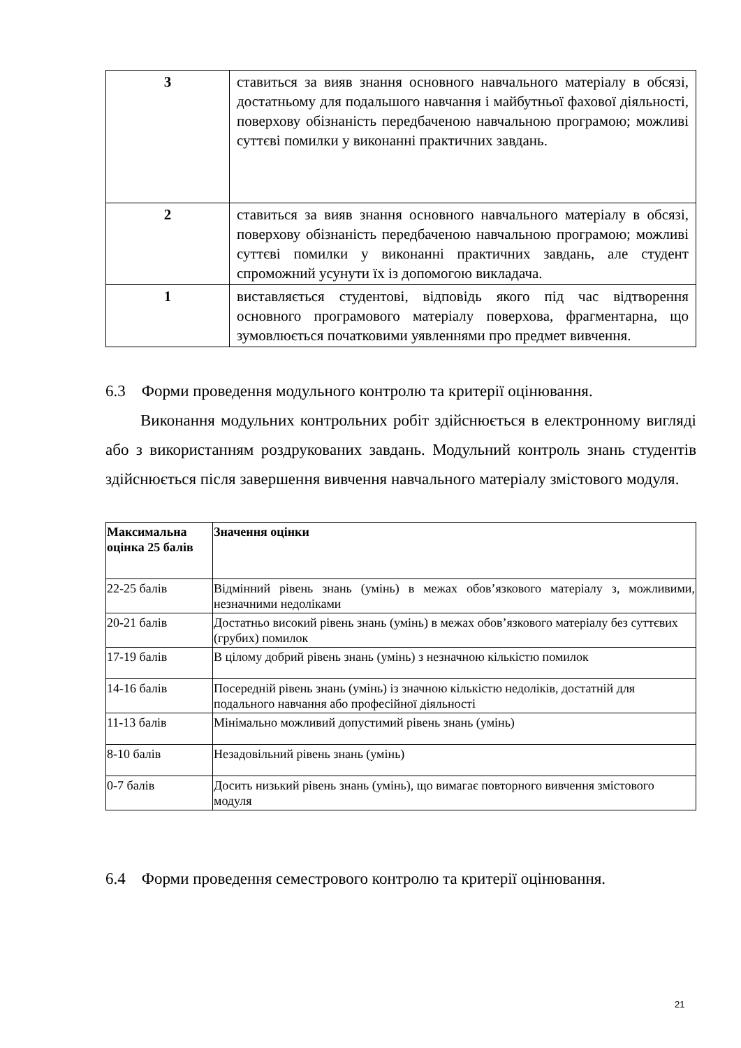| 3 | ставиться за вияв знання основного навчального матеріалу в обсязі, достатньому для подальшого навчання і майбутньої фахової діяльності, поверхову обізнаність передбаченою навчальною програмою; можливі суттєві помилки у виконанні практичних завдань. |
| 2 | ставиться за вияв знання основного навчального матеріалу в обсязі, поверхову обізнаність передбаченою навчальною програмою; можливі суттєві помилки у виконанні практичних завдань, але студент спроможний усунути їх із допомогою викладача. |
| 1 | виставляється студентові, відповідь якого під час відтворення основного програмового матеріалу поверхова, фрагментарна, що зумовлюється початковими уявленнями про предмет вивчення. |
6.3 Форми проведення модульного контролю та критерії оцінювання.
Виконання модульних контрольних робіт здійснюється в електронному вигляді або з використанням роздрукованих завдань. Модульний контроль знань студентів здійснюється після завершення вивчення навчального матеріалу змістового модуля.
| Максимальна оцінка 25 балів | Значення оцінки |
| 22-25 балів | Відмінний рівень знань (умінь) в межах обов’язкового матеріалу з, можливими, незначними недоліками |
| 20-21 балів | Достатньо високий рівень знань (умінь) в межах обов’язкового матеріалу без суттєвих (грубих) помилок |
| 17-19 балів | В цілому добрий рівень знань (умінь) з незначною кількістю помилок |
| 14-16 балів | Посередній рівень знань (умінь) із значною кількістю недоліків, достатній для подального навчання або професійної діяльності |
| 11-13 балів | Мінімально можливий допустимий рівень знань (умінь) |
| 8-10 балів | Незадовільний рівень знань (умінь) |
| 0-7 балів | Досить низький рівень знань (умінь), що вимагає повторного вивчення змістового модуля |
6.4 Форми проведення семестрового контролю та критерії оцінювання.
21